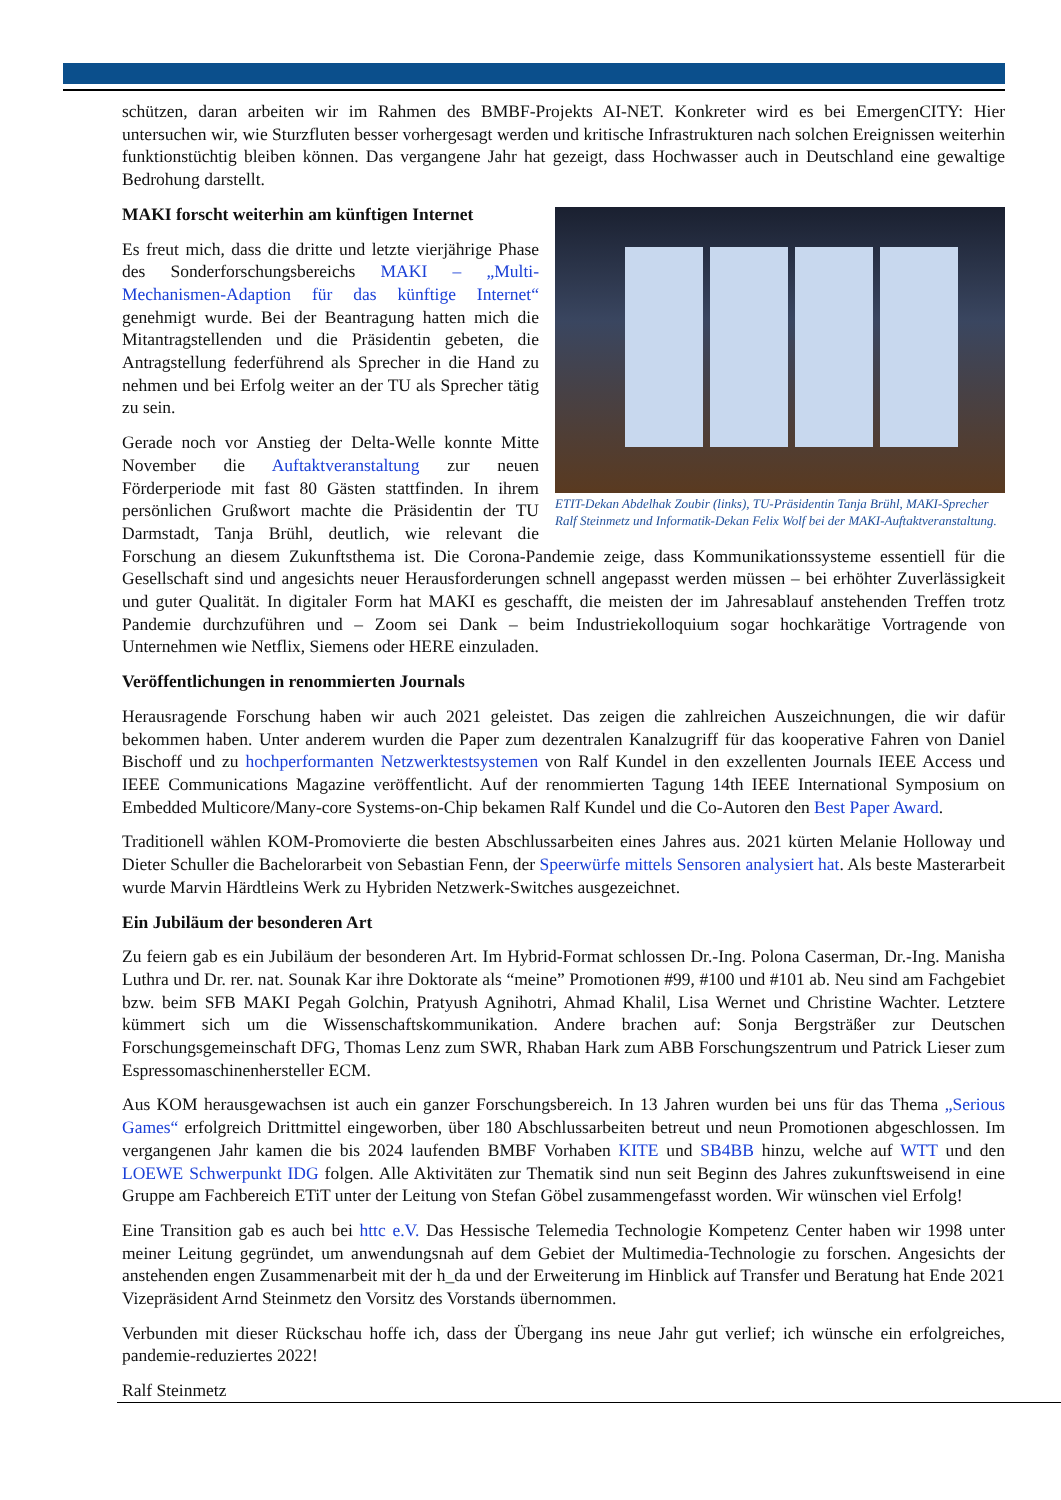schützen, daran arbeiten wir im Rahmen des BMBF-Projekts AI-NET. Konkreter wird es bei EmergenCITY: Hier untersuchen wir, wie Sturzfluten besser vorhergesagt werden und kritische Infrastrukturen nach solchen Ereignissen weiterhin funktionstüchtig bleiben können. Das vergangene Jahr hat gezeigt, dass Hochwasser auch in Deutschland eine gewaltige Bedrohung darstellt.
ETIT-Dekan Abdelhak Zoubir (links), TU-Präsidentin Tanja Brühl, MAKI-Sprecher Ralf Steinmetz und Informatik-Dekan Felix Wolf bei der MAKI-Auftaktveranstaltung.
MAKI forscht weiterhin am künftigen Internet
Es freut mich, dass die dritte und letzte vierjährige Phase des Sonderforschungsbereichs MAKI – „Multi-Mechanismen-Adaption für das künftige Internet“ genehmigt wurde. Bei der Beantragung hatten mich die Mitantragstellenden und die Präsidentin gebeten, die Antragstellung federführend als Sprecher in die Hand zu nehmen und bei Erfolg weiter an der TU als Sprecher tätig zu sein.
Gerade noch vor Anstieg der Delta-Welle konnte Mitte November die Auftaktveranstaltung zur neuen Förderperiode mit fast 80 Gästen stattfinden. In ihrem persönlichen Grußwort machte die Präsidentin der TU Darmstadt, Tanja Brühl, deutlich, wie relevant die Forschung an diesem Zukunftsthema ist. Die Corona-Pandemie zeige, dass Kommunikationssysteme essentiell für die Gesellschaft sind und angesichts neuer Herausforderungen schnell angepasst werden müssen – bei erhöhter Zuverlässigkeit und guter Qualität. In digitaler Form hat MAKI es geschafft, die meisten der im Jahresablauf anstehenden Treffen trotz Pandemie durchzuführen und – Zoom sei Dank – beim Industriekolloquium sogar hochkarätige Vortragende von Unternehmen wie Netflix, Siemens oder HERE einzuladen.
Veröffentlichungen in renommierten Journals
Herausragende Forschung haben wir auch 2021 geleistet. Das zeigen die zahlreichen Auszeichnungen, die wir dafür bekommen haben. Unter anderem wurden die Paper zum dezentralen Kanalzugriff für das kooperative Fahren von Daniel Bischoff und zu hochperformanten Netzwerktestsystemen von Ralf Kundel in den exzellenten Journals IEEE Access und IEEE Communications Magazine veröffentlicht. Auf der renommierten Tagung 14th IEEE International Symposium on Embedded Multicore/Many-core Systems-on-Chip bekamen Ralf Kundel und die Co-Autoren den Best Paper Award.
Traditionell wählen KOM-Promovierte die besten Abschlussarbeiten eines Jahres aus. 2021 kürten Melanie Holloway und Dieter Schuller die Bachelorarbeit von Sebastian Fenn, der Speerwürfe mittels Sensoren analysiert hat. Als beste Masterarbeit wurde Marvin Härdtleins Werk zu Hybriden Netzwerk-Switches ausgezeichnet.
Ein Jubiläum der besonderen Art
Zu feiern gab es ein Jubiläum der besonderen Art. Im Hybrid-Format schlossen Dr.-Ing. Polona Caserman, Dr.-Ing. Manisha Luthra und Dr. rer. nat. Sounak Kar ihre Doktorate als “meine” Promotionen #99, #100 und #101 ab. Neu sind am Fachgebiet bzw. beim SFB MAKI Pegah Golchin, Pratyush Agnihotri, Ahmad Khalil, Lisa Wernet und Christine Wachter. Letztere kümmert sich um die Wissenschaftskommunikation. Andere brachen auf: Sonja Bergsträßer zur Deutschen Forschungsgemeinschaft DFG, Thomas Lenz zum SWR, Rhaban Hark zum ABB Forschungszentrum und Patrick Lieser zum Espressomaschinenhersteller ECM.
Aus KOM herausgewachsen ist auch ein ganzer Forschungsbereich. In 13 Jahren wurden bei uns für das Thema „Serious Games“ erfolgreich Drittmittel eingeworben, über 180 Abschlussarbeiten betreut und neun Promotionen abgeschlossen. Im vergangenen Jahr kamen die bis 2024 laufenden BMBF Vorhaben KITE und SB4BB hinzu, welche auf WTT und den LOEWE Schwerpunkt IDG folgen. Alle Aktivitäten zur Thematik sind nun seit Beginn des Jahres zukunftsweisend in eine Gruppe am Fachbereich ETiT unter der Leitung von Stefan Göbel zusammengefasst worden. Wir wünschen viel Erfolg!
Eine Transition gab es auch bei httc e.V. Das Hessische Telemedia Technologie Kompetenz Center haben wir 1998 unter meiner Leitung gegründet, um anwendungsnah auf dem Gebiet der Multimedia-Technologie zu forschen. Angesichts der anstehenden engen Zusammenarbeit mit der h_da und der Erweiterung im Hinblick auf Transfer und Beratung hat Ende 2021 Vizepräsident Arnd Steinmetz den Vorsitz des Vorstands übernommen.
Verbunden mit dieser Rückschau hoffe ich, dass der Übergang ins neue Jahr gut verlief; ich wünsche ein erfolgreiches, pandemie-reduziertes 2022!
Ralf Steinmetz